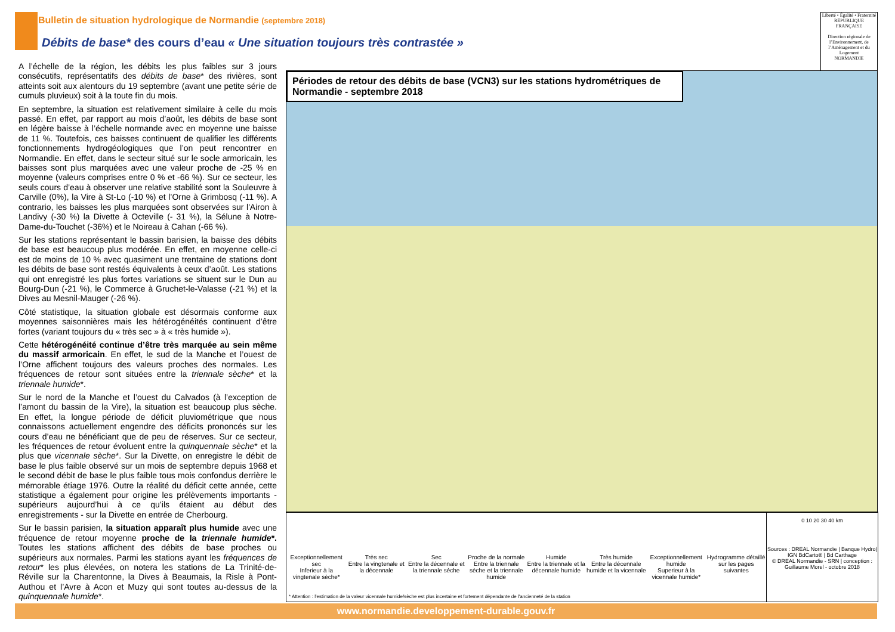Bulletin de situation hydrologique de Normandie (septembre 2018)
Débits de base* des cours d’eau « Une situation toujours très contrastée »
Liberté • Égalité • Fraternité
RÉPUBLIQUE FRANÇAISE
Direction régionale de l’Environnement, de l’Aménagement et du Logement
NORMANDIE
A l’échelle de la région, les débits les plus faibles sur 3 jours consécutifs, représentatifs des débits de base* des rivières, sont atteints soit aux alentours du 19 septembre (avant une petite série de cumuls pluvieux) soit à la toute fin du mois.
En septembre, la situation est relativement similaire à celle du mois passé. En effet, par rapport au mois d’août, les débits de base sont en légère baisse à l’échelle normande avec en moyenne une baisse de 11 %. Toutefois, ces baisses continuent de qualifier les différents fonctionnements hydrogéologiques que l’on peut rencontrer en Normandie. En effet, dans le secteur situé sur le socle armoricain, les baisses sont plus marquées avec une valeur proche de -25 % en moyenne (valeurs comprises entre 0 % et -66 %). Sur ce secteur, les seuls cours d’eau à observer une relative stabilité sont la Souleuvre à Carville (0%), la Vire à St-Lo (-10 %) et l’Orne à Grimbosq (-11 %). A contrario, les baisses les plus marquées sont observées sur l'Airon à Landivy (-30 %) la Divette à Octeville (- 31 %), la Sélune à Notre-Dame-du-Touchet (-36%) et le Noireau à Cahan (-66 %).
Sur les stations représentant le bassin barisien, la baisse des débits de base est beaucoup plus modérée. En effet, en moyenne celle-ci est de moins de 10 % avec quasiment une trentaine de stations dont les débits de base sont restés équivalents à ceux d’août. Les stations qui ont enregistré les plus fortes variations se situent sur le Dun au Bourg-Dun (-21 %), le Commerce à Gruchet-le-Valasse (-21 %) et la Dives au Mesnil-Mauger (-26 %).
Côté statistique, la situation globale est désormais conforme aux moyennes saisonnières mais les hétérogénéités continuent d’être fortes (variant toujours du « très sec » à « très humide »).
Cette hétérogénéité continue d’être très marquée au sein même du massif armoricain. En effet, le sud de la Manche et l’ouest de l’Orne affichent toujours des valeurs proches des normales. Les fréquences de retour sont situées entre la triennale sèche* et la triennale humide*.
Sur le nord de la Manche et l’ouest du Calvados (à l’exception de l’amont du bassin de la Vire), la situation est beaucoup plus sèche. En effet, la longue période de déficit pluviométrique que nous connaissons actuellement engendre des déficits prononcés sur les cours d’eau ne bénéficiant que de peu de réserves. Sur ce secteur, les fréquences de retour évoluent entre la quinquennale sèche* et la plus que vicennale sèche*. Sur la Divette, on enregistre le débit de base le plus faible observé sur un mois de septembre depuis 1968 et le second débit de base le plus faible tous mois confondus derrière le mémorable étiage 1976. Outre la réalité du déficit cette année, cette statistique a également pour origine les prélèvements importants - supérieurs aujourd’hui à ce qu’ils étaient au début des enregistrements - sur la Divette en entrée de Cherbourg.
Sur le bassin parisien, la situation apparaît plus humide avec une fréquence de retour moyenne proche de la triennale humide*. Toutes les stations affichent des débits de base proches ou supérieurs aux normales. Parmi les stations ayant les fréquences de retour* les plus élevées, on notera les stations de La Trinité-de-Réville sur la Charentonne, la Dives à Beaumais, la Risle à Pont-Authou et l’Avre à Acon et Muzy qui sont toutes au-dessus de la quinquennale humide*.
Périodes de retour des débits de base (VCN3) sur les stations hydrométriques de Normandie - septembre 2018
Exceptionnellement sec
Inferieur à la vingtenale sèche*
Très sec
Entre la vingtenale et la décennale
Sec
Entre la décennale et la triennale sèche
Proche de la normale
Entre la triennale sèche et la triennale humide
Humide
Entre la triennale et la décennale humide
Très humide
Entre la décennale humide et la vicennale
Exceptionnellement humide
Superieur à la vicennale humide*
Hydrogramme détaillé sur les pages suivantes
* Attention : l'estimation de la valeur vicennale humide/sèche est plus incertaine et fortement dépendante de l'ancienneté de la station
0 10 20 30 40 km
Sources : DREAL Normandie | Banque Hydro| IGN BdCarto® | Bd Carthage
© DREAL Normandie - SRN | conception : Guillaume Morel - octobre 2018
www.normandie.developpement-durable.gouv.fr